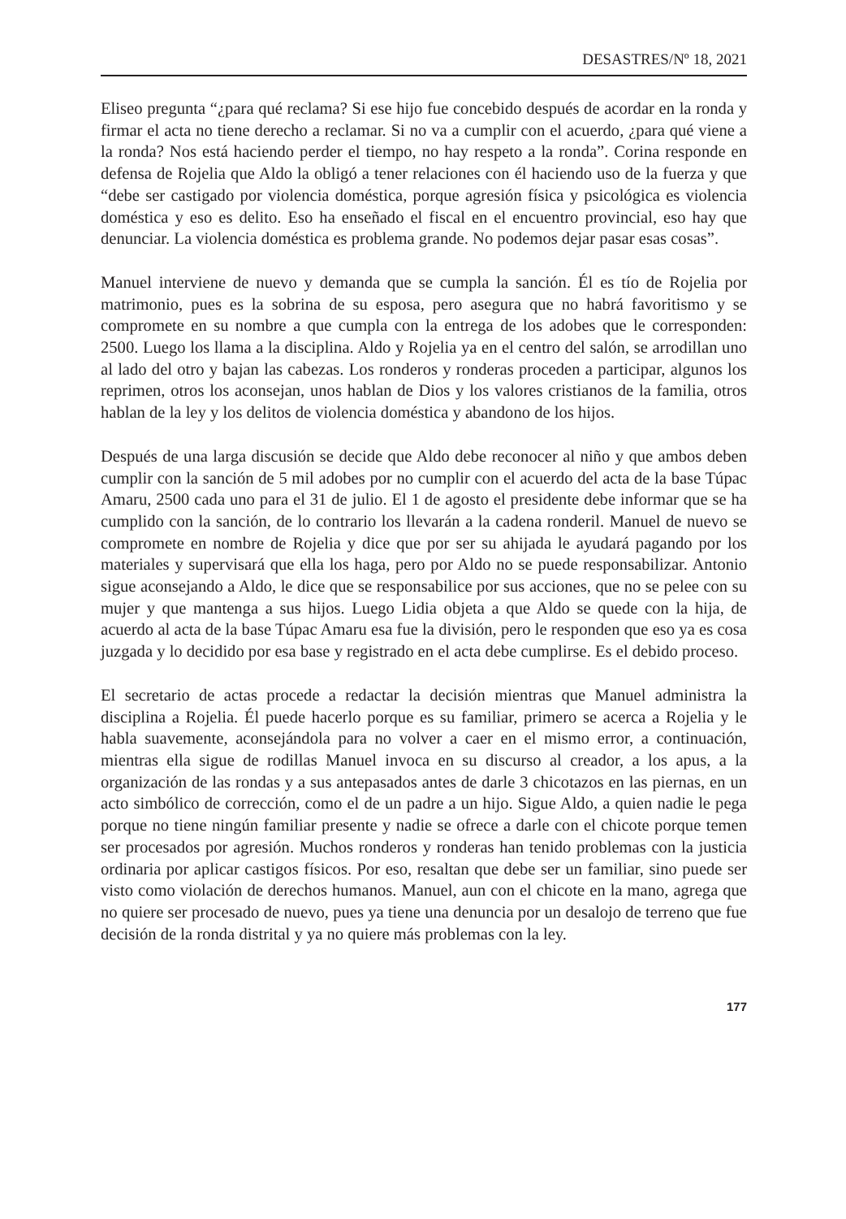DESASTRES/Nº 18, 2021
Eliseo pregunta “¿para qué reclama? Si ese hijo fue concebido después de acordar en la ronda y firmar el acta no tiene derecho a reclamar. Si no va a cumplir con el acuerdo, ¿para qué viene a la ronda? Nos está haciendo perder el tiempo, no hay respeto a la ronda”. Corina responde en defensa de Rojelia que Aldo la obligó a tener relaciones con él haciendo uso de la fuerza y que “debe ser castigado por violencia doméstica, porque agresión física y psicológica es violencia doméstica y eso es delito. Eso ha enseñado el fiscal en el encuentro provincial, eso hay que denunciar. La violencia doméstica es problema grande. No podemos dejar pasar esas cosas”.
Manuel interviene de nuevo y demanda que se cumpla la sanción. Él es tío de Rojelia por matrimonio, pues es la sobrina de su esposa, pero asegura que no habrá favoritismo y se compromete en su nombre a que cumpla con la entrega de los adobes que le corresponden: 2500. Luego los llama a la disciplina. Aldo y Rojelia ya en el centro del salón, se arrodillan uno al lado del otro y bajan las cabezas. Los ronderos y ronderas proceden a participar, algunos los reprimen, otros los aconsejan, unos hablan de Dios y los valores cristianos de la familia, otros hablan de la ley y los delitos de violencia doméstica y abandono de los hijos.
Después de una larga discusión se decide que Aldo debe reconocer al niño y que ambos deben cumplir con la sanción de 5 mil adobes por no cumplir con el acuerdo del acta de la base Túpac Amaru, 2500 cada uno para el 31 de julio. El 1 de agosto el presidente debe informar que se ha cumplido con la sanción, de lo contrario los llevarán a la cadena ronderil. Manuel de nuevo se compromete en nombre de Rojelia y dice que por ser su ahijada le ayudará pagando por los materiales y supervisará que ella los haga, pero por Aldo no se puede responsabilizar. Antonio sigue aconsejando a Aldo, le dice que se responsabilice por sus acciones, que no se pelee con su mujer y que mantenga a sus hijos. Luego Lidia objeta a que Aldo se quede con la hija, de acuerdo al acta de la base Túpac Amaru esa fue la división, pero le responden que eso ya es cosa juzgada y lo decidido por esa base y registrado en el acta debe cumplirse. Es el debido proceso.
El secretario de actas procede a redactar la decisión mientras que Manuel administra la disciplina a Rojelia. Él puede hacerlo porque es su familiar, primero se acerca a Rojelia y le habla suavemente, aconsejándola para no volver a caer en el mismo error, a continuación, mientras ella sigue de rodillas Manuel invoca en su discurso al creador, a los apus, a la organización de las rondas y a sus antepasados antes de darle 3 chicotazos en las piernas, en un acto simbólico de corrección, como el de un padre a un hijo. Sigue Aldo, a quien nadie le pega porque no tiene ningún familiar presente y nadie se ofrece a darle con el chicote porque temen ser procesados por agresión. Muchos ronderos y ronderas han tenido problemas con la justicia ordinaria por aplicar castigos físicos. Por eso, resaltan que debe ser un familiar, sino puede ser visto como violación de derechos humanos. Manuel, aun con el chicote en la mano, agrega que no quiere ser procesado de nuevo, pues ya tiene una denuncia por un desalojo de terreno que fue decisión de la ronda distrital y ya no quiere más problemas con la ley.
177